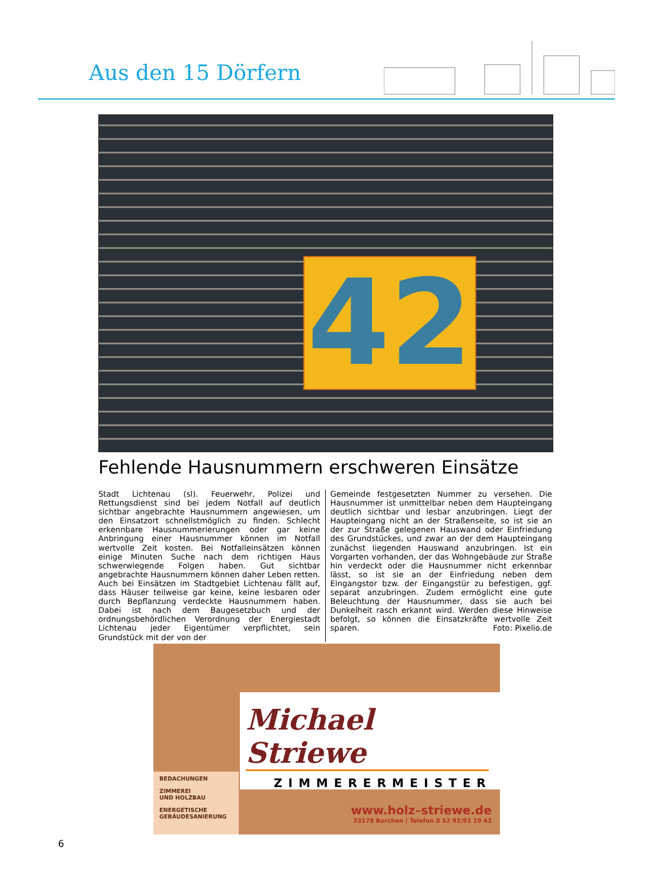Aus den 15 Dörfern
42
Fehlende Hausnummern erschweren Einsätze
Stadt Lichtenau (sl). Feuerwehr, Polizei und Rettungsdienst sind bei jedem Notfall auf deutlich sichtbar angebrachte Hausnummern angewiesen, um den Einsatzort schnellstmöglich zu finden. Schlecht erkennbare Hausnummerierungen oder gar keine Anbringung einer Hausnummer können im Notfall wertvolle Zeit kosten. Bei Notfalleinsätzen können einige Minuten Suche nach dem richtigen Haus schwerwiegende Folgen haben. Gut sichtbar angebrachte Hausnummern können daher Leben retten. Auch bei Einsätzen im Stadtgebiet Lichtenau fällt auf, dass Häuser teilweise gar keine, keine lesbaren oder durch Bepflanzung verdeckte Hausnummern haben. Dabei ist nach dem Baugesetzbuch und der ordnungsbehördlichen Verordnung der Energiestadt Lichtenau jeder Eigentümer verpflichtet, sein Grundstück mit der von der
Gemeinde festgesetzten Nummer zu versehen. Die Hausnummer ist unmittelbar neben dem Haupteingang deutlich sichtbar und lesbar anzubringen. Liegt der Haupteingang nicht an der Straßenseite, so ist sie an der zur Straße gelegenen Hauswand oder Einfriedung des Grundstückes, und zwar an der dem Haupteingang zunächst liegenden Hauswand anzubringen. Ist ein Vorgarten vorhanden, der das Wohngebäude zur Straße hin verdeckt oder die Hausnummer nicht erkennbar lässt, so ist sie an der Einfriedung neben dem Eingangstor bzw. der Eingangstür zu befestigen, ggf. separat anzubringen. Zudem ermöglicht eine gute Beleuchtung der Hausnummer, dass sie auch bei Dunkelheit rasch erkannt wird. Werden diese Hinweise befolgt, so können die Einsatzkräfte wertvolle Zeit sparen. Foto: Pixelio.de
Michael Striewe
ZIMMERERMEISTER
www.holz–striewe.de
33178 Borchen | Telefon 0 52 92/93 19 43
BEDACHUNGEN
ZIMMEREI
UND HOLZBAU
ENERGETISCHE
GEBÄUDESANIERUNG
6